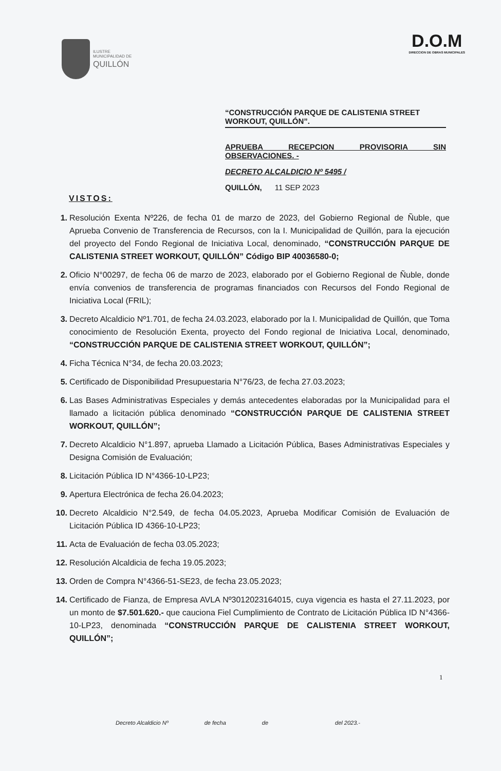ILUSTRE
MUNICIPALIDAD DE
QUILLÓN
D.O.M
DIRECCION DE OBRAS MUNICIPALES
“CONSTRUCCIÓN PARQUE DE CALISTENIA STREET WORKOUT, QUILLÓN”.
APRUEBA RECEPCION PROVISORIA SIN OBSERVACIONES. -
DECRETO ALCALDICIO Nº 5495 /
QUILLÓN, 11 SEP 2023
VISTOS:
1. Resolución Exenta Nº226, de fecha 01 de marzo de 2023, del Gobierno Regional de Ñuble, que Aprueba Convenio de Transferencia de Recursos, con la I. Municipalidad de Quillón, para la ejecución del proyecto del Fondo Regional de Iniciativa Local, denominado, “CONSTRUCCIÓN PARQUE DE CALISTENIA STREET WORKOUT, QUILLÓN” Código BIP 40036580-0;
2. Oficio N°00297, de fecha 06 de marzo de 2023, elaborado por el Gobierno Regional de Ñuble, donde envía convenios de transferencia de programas financiados con Recursos del Fondo Regional de Iniciativa Local (FRIL);
3. Decreto Alcaldicio Nº1.701, de fecha 24.03.2023, elaborado por la I. Municipalidad de Quillón, que Toma conocimiento de Resolución Exenta, proyecto del Fondo regional de Iniciativa Local, denominado, “CONSTRUCCIÓN PARQUE DE CALISTENIA STREET WORKOUT, QUILLÓN”;
4. Ficha Técnica N°34, de fecha 20.03.2023;
5. Certificado de Disponibilidad Presupuestaria N°76/23, de fecha 27.03.2023;
6. Las Bases Administrativas Especiales y demás antecedentes elaboradas por la Municipalidad para el llamado a licitación pública denominado “CONSTRUCCIÓN PARQUE DE CALISTENIA STREET WORKOUT, QUILLÓN”;
7. Decreto Alcaldicio N°1.897, aprueba Llamado a Licitación Pública, Bases Administrativas Especiales y Designa Comisión de Evaluación;
8. Licitación Pública ID N°4366-10-LP23;
9. Apertura Electrónica de fecha 26.04.2023;
10. Decreto Alcaldicio N°2.549, de fecha 04.05.2023, Aprueba Modificar Comisión de Evaluación de Licitación Pública ID 4366-10-LP23;
11. Acta de Evaluación de fecha 03.05.2023;
12. Resolución Alcaldicia de fecha 19.05.2023;
13. Orden de Compra N°4366-51-SE23, de fecha 23.05.2023;
14. Certificado de Fianza, de Empresa AVLA Nº3012023164015, cuya vigencia es hasta el 27.11.2023, por un monto de $7.501.620.- que cauciona Fiel Cumplimiento de Contrato de Licitación Pública ID N°4366-10-LP23, denominada “CONSTRUCCIÓN PARQUE DE CALISTENIA STREET WORKOUT, QUILLÓN”;
1
Decreto Alcaldicio Nº de fecha de del 2023.-